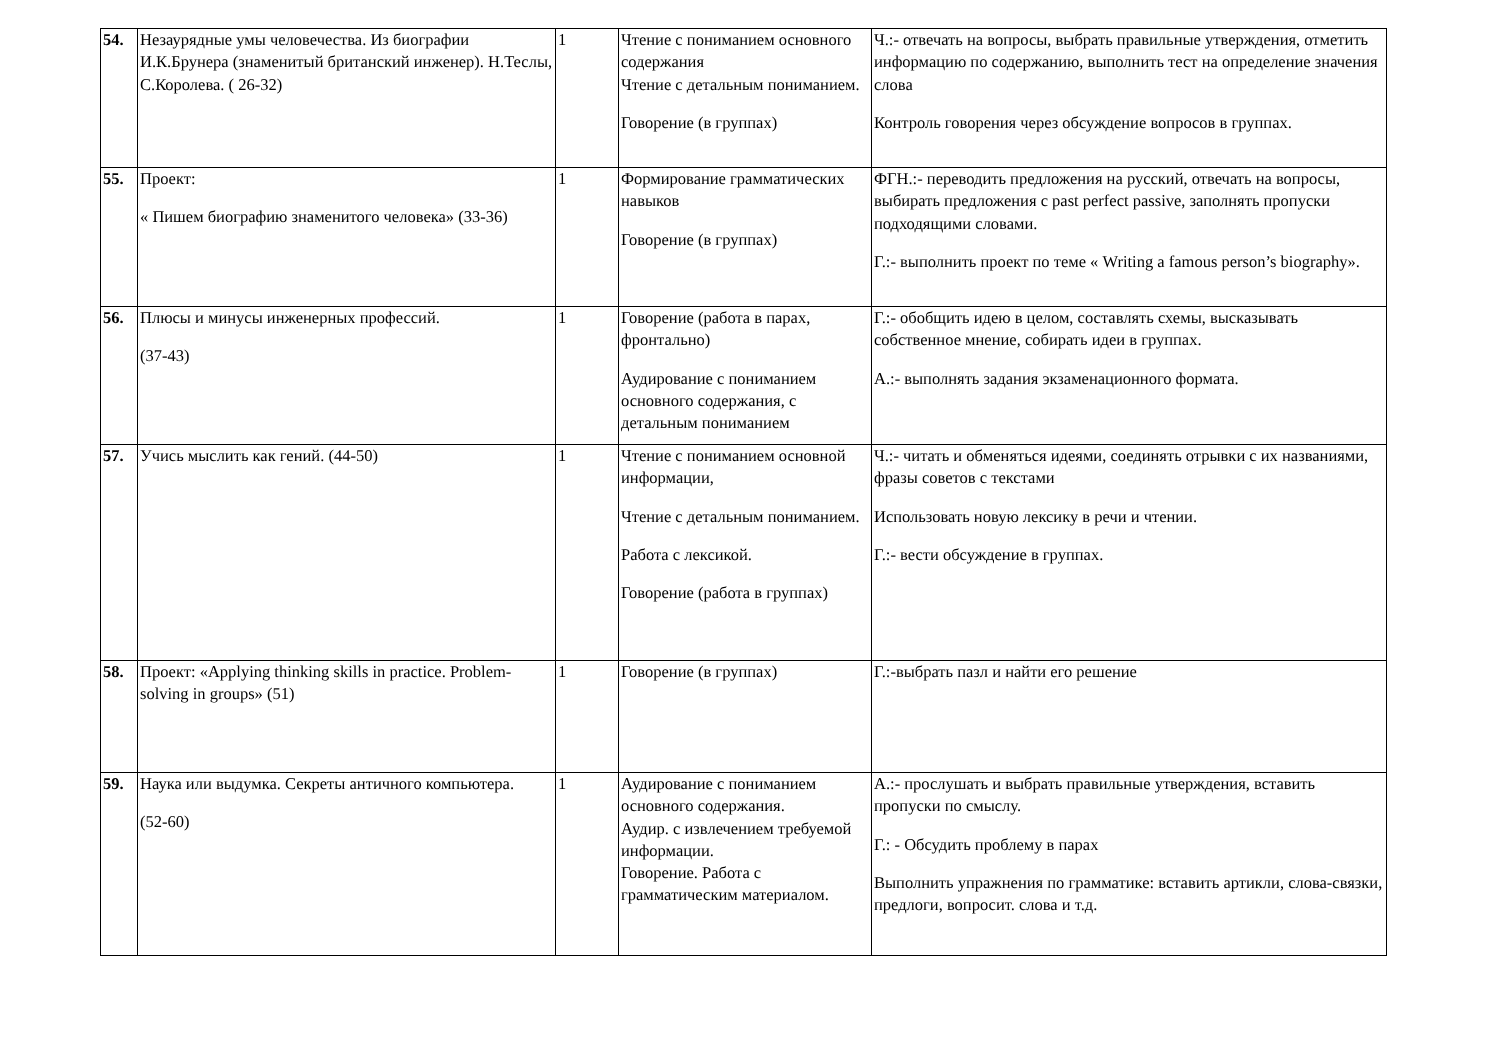| 54. | Незаурядные умы человечества. Из биографии И.К.Брунера (знаменитый британский инженер). Н.Теслы, С.Королева. ( 26-32) | 1 | Чтение с пониманием основного содержания Чтение с детальным пониманием. Говорение (в группах) | Ч.:- отвечать на вопросы, выбрать правильные утверждения, отметить информацию по содержанию, выполнить тест на определение значения слова Контроль говорения через обсуждение вопросов в группах. |
| 55. | Проект: « Пишем биографию знаменитого человека» (33-36) | 1 | Формирование грамматических навыков Говорение (в группах) | ФГН.:- переводить предложения на русский, отвечать на вопросы, выбирать предложения с past perfect passive, заполнять пропуски подходящими словами. Г.:- выполнить проект по теме « Writing a famous person’s biography». |
| 56. | Плюсы и минусы инженерных профессий. (37-43) | 1 | Говорение (работа в парах, фронтально) Аудирование с пониманием основного содержания, с детальным пониманием | Г.:- обобщить идею в целом, составлять схемы, высказывать собственное мнение, собирать идеи в группах. А.:- выполнять задания экзаменационного формата. |
| 57. | Учись мыслить как гений. (44-50) | 1 | Чтение с пониманием основной информации, Чтение с детальным пониманием. Работа с лексикой. Говорение (работа в группах) | Ч.:- читать и обменяться идеями, соединять отрывки с их названиями, фразы советов с текстами Использовать новую лексику в речи и чтении. Г.:- вести обсуждение в группах. |
| 58. | Проект: «Applying thinking skills in practice. Problem- solving in groups» (51) | 1 | Говорение (в группах) | Г.:-выбрать пазл и найти его решение |
| 59. | Наука или выдумка. Секреты античного компьютера. (52-60) | 1 | Аудирование с пониманием основного содержания. Аудир. с извлечением требуемой информации. Говорение. Работа с грамматическим материалом. | А.:- прослушать и выбрать правильные утверждения, вставить пропуски по смыслу. Г.: - Обсудить проблему в парах Выполнить упражнения по грамматике: вставить артикли, слова-связки, предлоги, вопросит. слова и т.д. |